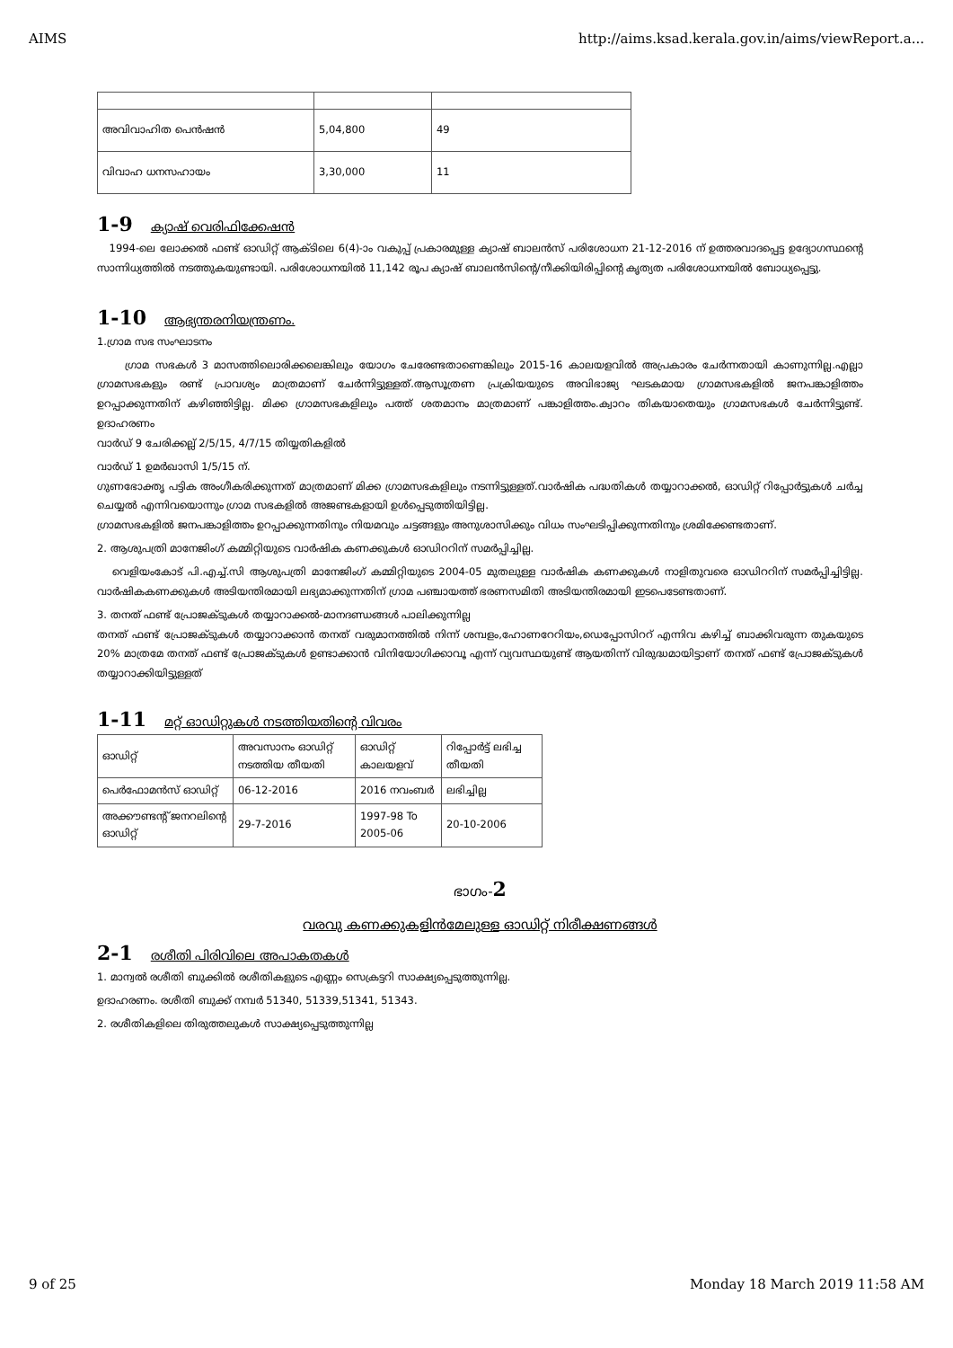AIMS http://aims.ksad.kerala.gov.in/aims/viewReport.a...
| അവിവാഹിത പെൻഷൻ | 5,04,800 | 49 |
| വിവാഹ ധനസഹായം | 3,30,000 | 11 |
1-9 ക്യാഷ് വെരിഫിക്കേഷൻ
1994-ലെ ലോക്കൽ ഫണ്ട് ഓഡിറ്റ് ആക്ടിലെ 6(4)-ാം വകുപ്പ് പ്രകാരമുള്ള ക്യാഷ് ബാലൻസ് പരിശോധന 21-12-2016 ന് ഉത്തരവാദപ്പെട്ട ഉദ്യോഗസ്ഥന്റെ സാന്നിധ്യത്തിൽ നടത്തുകയുണ്ടായി. പരിശോധനയിൽ 11,142 രൂപ ക്യാഷ് ബാലൻസിന്റെ/നീക്കിയിരിപ്പിന്റെ കൃത്യത പരിശോധനയിൽ ബോധ്യപ്പെട്ടു.
1-10 ആഭ്യന്തരനിയന്ത്രണം.
1.ഗ്രാമ സഭ സംഘാടനം
ഗ്രാമ സഭകൾ 3 മാസത്തിലൊരിക്കലെങ്കിലും യോഗം ചേരേണ്ടതാണെങ്കിലും 2015-16 കാലയളവിൽ അപ്രകാരം ചേർന്നതായി കാണുന്നില്ല.എല്ലാ ഗ്രാമസഭകളും രണ്ട് പ്രാവശ്യം മാത്രമാണ് ചേർന്നിട്ടുള്ളത്.ആസൂത്രണ പ്രക്രിയയുടെ അവിഭാജ്യ ഘടകമായ ഗ്രാമസഭകളിൽ ജനപങ്കാളിത്തം ഉറപ്പാക്കുന്നതിന് കഴിഞ്ഞിട്ടില്ല. മിക്ക ഗ്രാമസഭകളിലും പത്ത് ശതമാനം മാത്രമാണ് പങ്കാളിത്തം.ക്വാറം തികയാതെയും ഗ്രാമസഭകൾ ചേർന്നിട്ടുണ്ട്. ഉദാഹരണം
വാർഡ് 9 ചേരിക്കല്ല് 2/5/15, 4/7/15 തിയ്യതികളിൽ
വാർഡ് 1 ഉമർഖാസി 1/5/15 ന്.
ഗുണഭോക്തൃ പട്ടിക അംഗീകരിക്കുന്നത് മാത്രമാണ് മിക്ക ഗ്രാമസഭകളിലും നടന്നിട്ടുള്ളത്.വാർഷിക പദ്ധതികൾ തയ്യാറാക്കൽ, ഓഡിറ്റ് റിപ്പോർട്ടുകൾ ചർച്ച ചെയ്യൽ എന്നിവയൊന്നും ഗ്രാമ സഭകളിൽ അജണ്ടകളായി ഉൾപ്പെടുത്തിയിട്ടില്ല.
ഗ്രാമസഭകളിൽ ജനപങ്കാളിത്തം ഉറപ്പാക്കുന്നതിനും നിയമവും ചട്ടങ്ങളും അനുശാസിക്കും വിധം സംഘടിപ്പിക്കുന്നതിനും ശ്രമിക്കേണ്ടതാണ്.
2. ആശുപത്രി മാനേജിംഗ് കമ്മിറ്റിയുടെ വാർഷിക കണക്കുകൾ ഓഡിററിന് സമർപ്പിച്ചില്ല.
വെളിയംകോട് പി.എച്ച്.സി ആശുപത്രി മാനേജിംഗ് കമ്മിറ്റിയുടെ 2004-05 മുതലുള്ള വാർഷിക കണക്കുകൾ നാളിതുവരെ ഓഡിററിന് സമർപ്പിച്ചിട്ടില്ല. വാർഷികകണക്കുകൾ അടിയന്തിരമായി ലഭ്യമാക്കുന്നതിന് ഗ്രാമ പഞ്ചായത്ത് ഭരണസമിതി അടിയന്തിരമായി ഇടപെടേണ്ടതാണ്.
3. തനത് ഫണ്ട് പ്രോജക്ടുകൾ തയ്യാറാക്കൽ-മാനദണ്ഡങ്ങൾ പാലിക്കുന്നില്ല
തനത് ഫണ്ട് പ്രോജക്ടുകൾ തയ്യാറാക്കാൻ തനത് വരുമാനത്തിൽ നിന്ന് ശമ്പളം,ഹോണറേറിയം,ഡെപ്പോസിററ് എന്നിവ കഴിച്ച് ബാക്കിവരുന്ന തുകയുടെ 20% മാത്രമേ തനത് ഫണ്ട് പ്രോജക്ടുകൾ ഉണ്ടാക്കാൻ വിനിയോഗിക്കാവൂ എന്ന് വ്യവസ്ഥയുണ്ട് ആയതിന്ന് വിരുദ്ധമായിട്ടാണ് തനത് ഫണ്ട് പ്രോജക്ടുകൾ തയ്യാറാക്കിയിട്ടുള്ളത്
1-11 മറ്റ് ഓഡിറ്റുകൾ നടത്തിയതിന്റെ വിവരം
| ഓഡിറ്റ് | അവസാനം ഓഡിറ്റ് നടത്തിയ തീയതി | ഓഡിറ്റ് കാലയളവ് | റിപ്പോർട്ട് ലഭിച്ച തീയതി |
| പെർഫോമൻസ് ഓഡിറ്റ് | 06-12-2016 | 2016 നവംബർ | ലഭിച്ചില്ല |
| അക്കൗണ്ടന്റ് ജനറലിന്റെ ഓഡിറ്റ് | 29-7-2016 | 1997-98 To 2005-06 | 20-10-2006 |
ഭാഗം-2
വരവു കണക്കുകളിൻമേലുള്ള ഓഡിറ്റ് നിരീക്ഷണങ്ങൾ
2-1 രശീതി പിരിവിലെ അപാകതകൾ
1. മാന്വൽ രശീതി ബുക്കിൽ രശീതികളുടെ എണ്ണം സെക്രട്ടറി സാക്ഷ്യപ്പെടുത്തുന്നില്ല.
ഉദാഹരണം. രശീതി ബുക്ക് നമ്പർ 51340, 51339,51341, 51343.
2. രശീതികളിലെ തിരുത്തലുകൾ സാക്ഷ്യപ്പെടുത്തുന്നില്ല
9 of 25 Monday 18 March 2019 11:58 AM